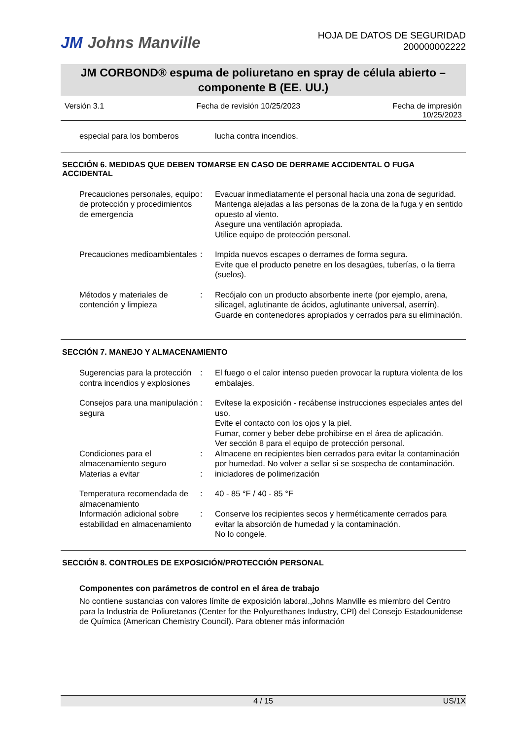JM Johns Manville
HOJA DE DATOS DE SEGURIDAD
200000002222
JM CORBOND® espuma de poliuretano en spray de célula abierto – componente B (EE. UU.)
Versión 3.1 Fecha de revisión 10/25/2023 Fecha de impresión
10/25/2023
| especial para los bomberos | | lucha contra incendios. |
SECCIÓN 6. MEDIDAS QUE DEBEN TOMARSE EN CASO DE DERRAME ACCIDENTAL O FUGA ACCIDENTAL
| Precauciones personales, equipo de protección y procedimientos de emergencia | : | Evacuar inmediatamente el personal hacia una zona de seguridad. Mantenga alejadas a las personas de la zona de la fuga y en sentido opuesto al viento. Asegure una ventilación apropiada. Utilice equipo de protección personal. |
| Precauciones medioambientales | : | Impida nuevos escapes o derrames de forma segura. Evite que el producto penetre en los desagües, tuberías, o la tierra (suelos). |
| Métodos y materiales de contención y limpieza | : | Recójalo con un producto absorbente inerte (por ejemplo, arena, silicagel, aglutinante de ácidos, aglutinante universal, aserrín). Guarde en contenedores apropiados y cerrados para su eliminación. |
SECCIÓN 7. MANEJO Y ALMACENAMIENTO
| Sugerencias para la protección contra incendios y explosiones | : | El fuego o el calor intenso pueden provocar la ruptura violenta de los embalajes. |
| Consejos para una manipulación segura | : | Evítese la exposición - recábense instrucciones especiales antes del uso. Evite el contacto con los ojos y la piel. Fumar, comer y beber debe prohibirse en el área de aplicación. Ver sección 8 para el equipo de protección personal. |
| Condiciones para el almacenamiento seguro | : | Almacene en recipientes bien cerrados para evitar la contaminación por humedad. No volver a sellar si se sospecha de contaminación. |
| Materias a evitar | : | iniciadores de polimerización |
| Temperatura recomendada de almacenamiento | : | 40 - 85 °F / 40 - 85 °F |
| Información adicional sobre estabilidad en almacenamiento | : | Conserve los recipientes secos y herméticamente cerrados para evitar la absorción de humedad y la contaminación. No lo congele. |
SECCIÓN 8. CONTROLES DE EXPOSICIÓN/PROTECCIÓN PERSONAL
Componentes con parámetros de control en el área de trabajo
No contiene sustancias con valores límite de exposición laboral.,Johns Manville es miembro del Centro para la Industria de Poliuretanos (Center for the Polyurethanes Industry, CPI) del Consejo Estadounidense de Química (American Chemistry Council). Para obtener más información
4 / 15 US/1X